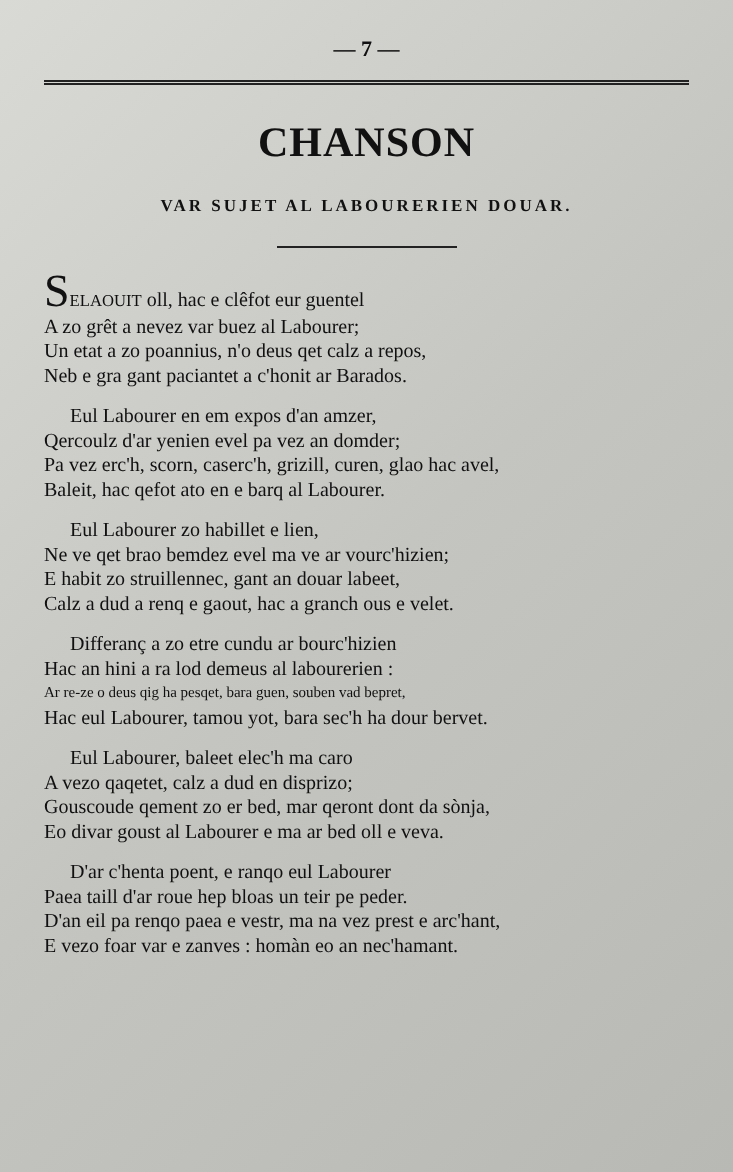— 7 —
CHANSON
VAR SUJET AL LABOURERIEN DOUAR.
SELAOUIT oll, hac e clêfot eur guentel
A zo grêt a nevez var buez al Labourer;
Un etat a zo poannius, n'o deus qet calz a repos,
Neb e gra gant paciantet a c'honit ar Barados.
Eul Labourer en em expos d'an amzer,
Qercoulz d'ar yenien evel pa vez an domder;
Pa vez erc'h, scorn, caserc'h, grizill, curen, glao hac avel,
Baleit, hac qefot ato en e barq al Labourer.
Eul Labourer zo habillet e lien,
Ne ve qet brao bemdez evel ma ve ar vourc'hizien;
E habit zo struillennec, gant an douar labeet,
Calz a dud a renq e gaout, hac a granch ous e velet.
Differanç a zo etre cundu ar bourc'hizien
Hac an hini a ra lod demeus al labourerien :
Ar re-ze o deus qig ha pesqet, bara guen, souben vad bepret,
Hac eul Labourer, tamou yot, bara sec'h ha dour bervet.
Eul Labourer, baleet elec'h ma caro
A vezo qaqetet, calz a dud en disprizo;
Gouscoude qement zo er bed, mar qeront dont da sònja,
Eo divar goust al Labourer e ma ar bed oll e veva.
D'ar c'henta poent, e ranqo eul Labourer
Paea taill d'ar roue hep bloas un teir pe peder.
D'an eil pa renqo paea e vestr, ma na vez prest e arc'hant,
E vezo foar var e zanves : homàn eo an nec'hamant.